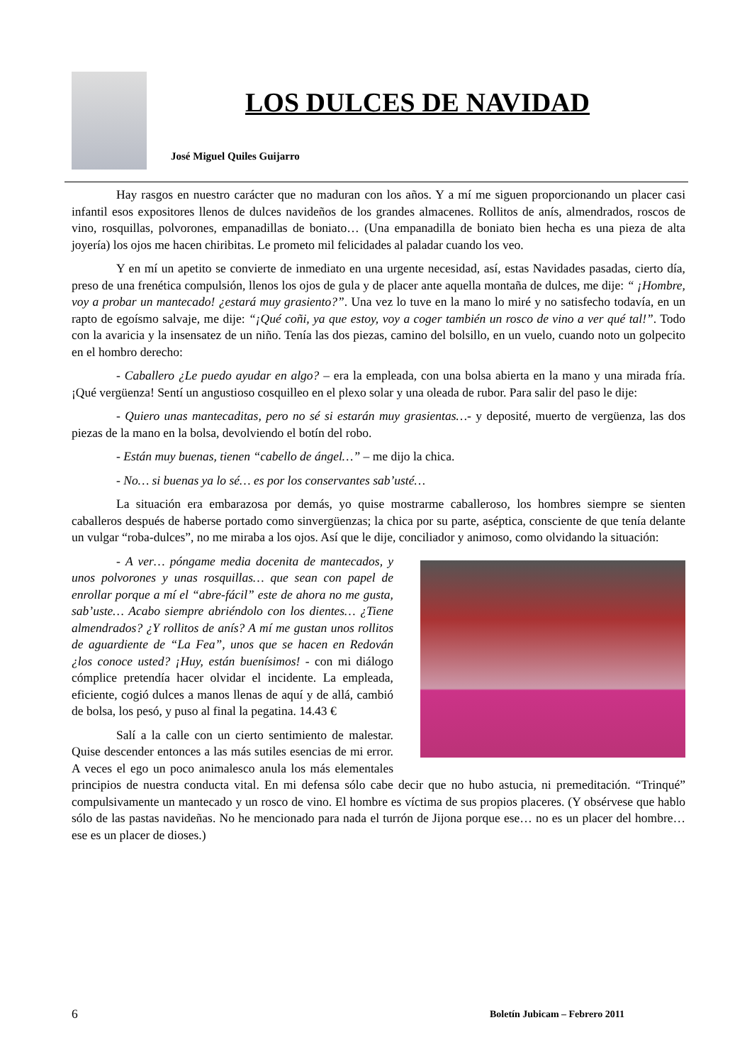LOS DULCES DE NAVIDAD
José Miguel Quiles Guijarro
Hay rasgos en nuestro carácter que no maduran con los años. Y a mí me siguen proporcionando un placer casi infantil esos expositores llenos de dulces navideños de los grandes almacenes. Rollitos de anís, almendrados, roscos de vino, rosquillas, polvorones, empanadillas de boniato… (Una empanadilla de boniato bien hecha es una pieza de alta joyería) los ojos me hacen chiribitas. Le prometo mil felicidades al paladar cuando los veo.
Y en mí un apetito se convierte de inmediato en una urgente necesidad, así, estas Navidades pasadas, cierto día, preso de una frenética compulsión, llenos los ojos de gula y de placer ante aquella montaña de dulces, me dije: “ ¡Hombre, voy a probar un mantecado! ¿estará muy grasiento?”. Una vez lo tuve en la mano lo miré y no satisfecho todavía, en un rapto de egoísmo salvaje, me dije: “¡Qué coñi, ya que estoy, voy a coger también un rosco de vino a ver qué tal!”. Todo con la avaricia y la insensatez de un niño. Tenía las dos piezas, camino del bolsillo, en un vuelo, cuando noto un golpecito en el hombro derecho:
- Caballero ¿Le puedo ayudar en algo? – era la empleada, con una bolsa abierta en la mano y una mirada fría. ¡Qué vergüenza! Sentí un angustioso cosquilleo en el plexo solar y una oleada de rubor. Para salir del paso le dije:
- Quiero unas mantecaditas, pero no sé si estarán muy grasientas…- y deposité, muerto de vergüenza, las dos piezas de la mano en la bolsa, devolviendo el botín del robo.
- Están muy buenas, tienen “cabello de ángel…” – me dijo la chica.
- No… si buenas ya lo sé… es por los conservantes sab’usté…
La situación era embarazosa por demás, yo quise mostrarme caballeroso, los hombres siempre se sienten caballeros después de haberse portado como sinvergüenzas; la chica por su parte, aséptica, consciente de que tenía delante un vulgar “roba-dulces”, no me miraba a los ojos. Así que le dije, conciliador y animoso, como olvidando la situación:
- A ver… póngame media docenita de mantecados, y unos polvorones y unas rosquillas… que sean con papel de enrollar porque a mí el “abre-fácil” este de ahora no me gusta, sab’uste… Acabo siempre abriéndolo con los dientes… ¿Tiene almendrados? ¿Y rollitos de anís? A mí me gustan unos rollitos de aguardiente de “La Fea”, unos que se hacen en Redován ¿los conoce usted? ¡Huy, están buenísimos! - con mi diálogo cómplice pretendía hacer olvidar el incidente. La empleada, eficiente, cogió dulces a manos llenas de aquí y de allá, cambió de bolsa, los pesó, y puso al final la pegatina. 14.43 €
Salí a la calle con un cierto sentimiento de malestar. Quise descender entonces a las más sutiles esencias de mi error. A veces el ego un poco animalesco anula los más elementales principios de nuestra conducta vital. En mi defensa sólo cabe decir que no hubo astucia, ni premeditación. “Trinqué” compulsivamente un mantecado y un rosco de vino. El hombre es víctima de sus propios placeres. (Y obsérvese que hablo sólo de las pastas navideñas. No he mencionado para nada el turrón de Jijona porque ese… no es un placer del hombre… ese es un placer de dioses.)
6 Boletín Jubicam – Febrero 2011